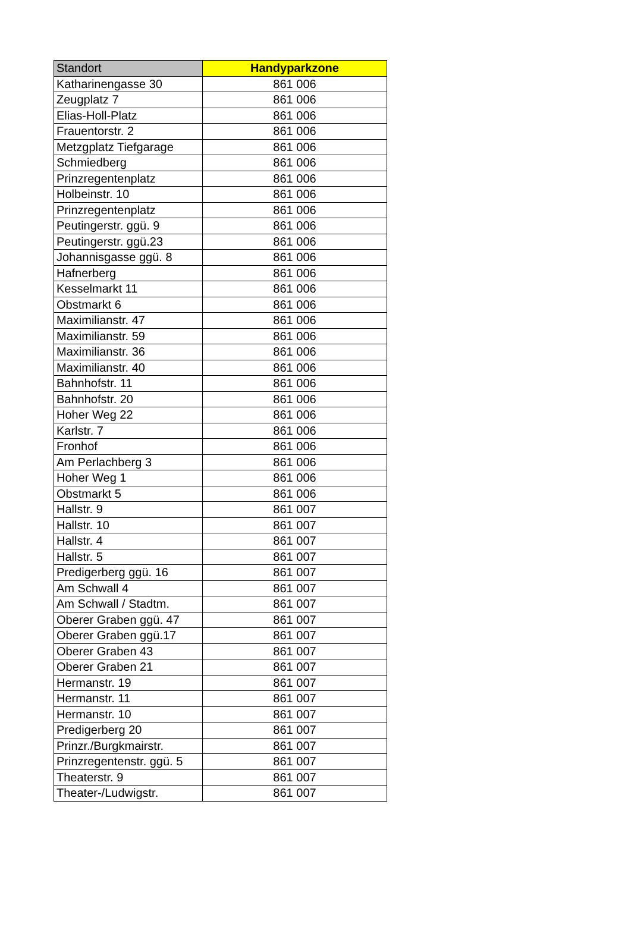| Standort | Handyparkzone |
| --- | --- |
| Katharinengasse 30 | 861 006 |
| Zeugplatz 7 | 861 006 |
| Elias-Holl-Platz | 861 006 |
| Frauentorstr. 2 | 861 006 |
| Metzgplatz Tiefgarage | 861 006 |
| Schmiedberg | 861 006 |
| Prinzregentenplatz | 861 006 |
| Holbeinstr. 10 | 861 006 |
| Prinzregentenplatz | 861 006 |
| Peutingerstr. ggü. 9 | 861 006 |
| Peutingerstr. ggü.23 | 861 006 |
| Johannisgasse ggü. 8 | 861 006 |
| Hafnerberg | 861 006 |
| Kesselmarkt 11 | 861 006 |
| Obstmarkt 6 | 861 006 |
| Maximilianstr. 47 | 861 006 |
| Maximilianstr. 59 | 861 006 |
| Maximilianstr. 36 | 861 006 |
| Maximilianstr. 40 | 861 006 |
| Bahnhofstr. 11 | 861 006 |
| Bahnhofstr. 20 | 861 006 |
| Hoher Weg 22 | 861 006 |
| Karlstr. 7 | 861 006 |
| Fronhof | 861 006 |
| Am Perlachberg 3 | 861 006 |
| Hoher Weg 1 | 861 006 |
| Obstmarkt 5 | 861 006 |
| Hallstr. 9 | 861 007 |
| Hallstr. 10 | 861 007 |
| Hallstr. 4 | 861 007 |
| Hallstr. 5 | 861 007 |
| Predigerberg ggü. 16 | 861 007 |
| Am Schwall 4 | 861 007 |
| Am Schwall / Stadtm. | 861 007 |
| Oberer Graben ggü. 47 | 861 007 |
| Oberer Graben ggü.17 | 861 007 |
| Oberer Graben 43 | 861 007 |
| Oberer Graben 21 | 861 007 |
| Hermanstr. 19 | 861 007 |
| Hermanstr. 11 | 861 007 |
| Hermanstr. 10 | 861 007 |
| Predigerberg 20 | 861 007 |
| Prinzr./Burgkmairstr. | 861 007 |
| Prinzregentenstr. ggü. 5 | 861 007 |
| Theaterstr. 9 | 861 007 |
| Theater-/Ludwigstr. | 861 007 |